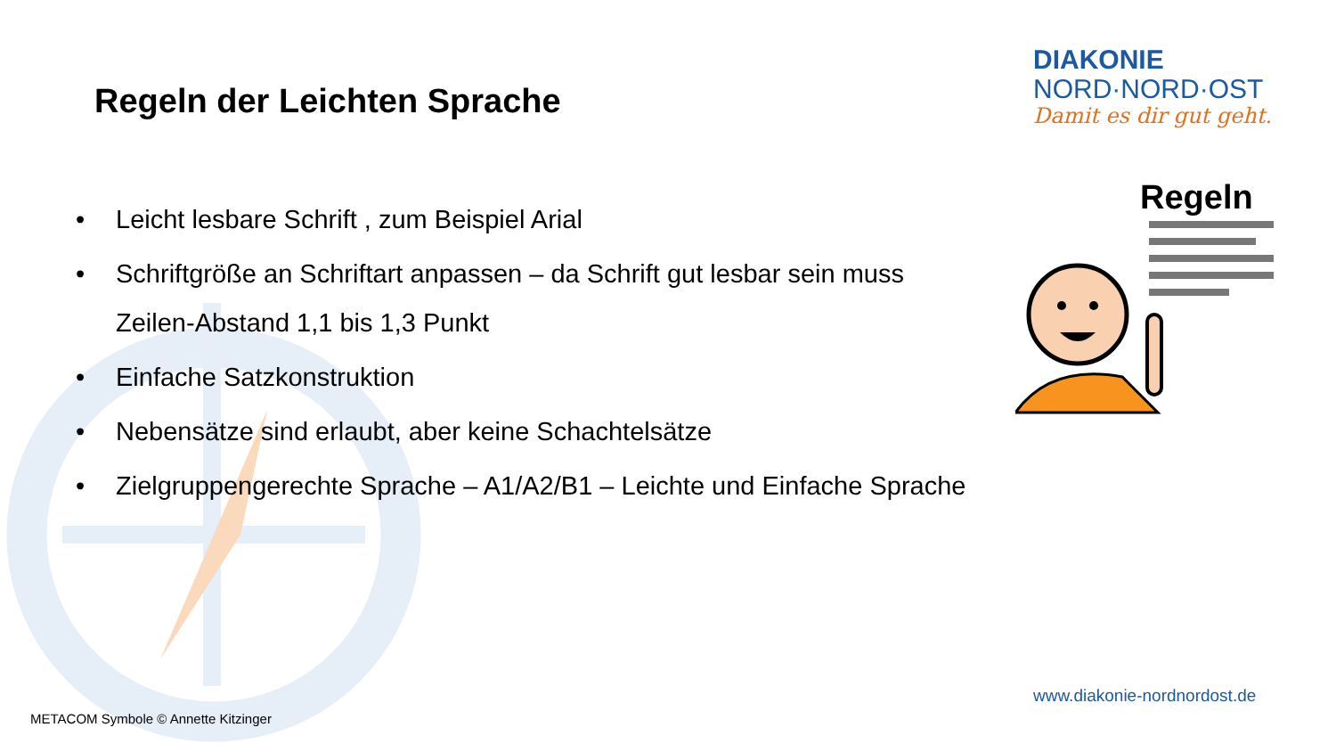Regeln der Leichten Sprache
DIAKONIE
NORD·NORD·OST
Damit es dir gut geht.
• Leicht lesbare Schrift , zum Beispiel Arial
• Schriftgröße an Schriftart anpassen – da Schrift gut lesbar sein muss
Zeilen-Abstand 1,1 bis 1,3 Punkt
• Einfache Satzkonstruktion
• Nebensätze sind erlaubt, aber keine Schachtelsätze
• Zielgruppengerechte Sprache – A1/A2/B1 – Leichte und Einfache Sprache
Regeln
www.diakonie-nordnordost.de
METACOM Symbole © Annette Kitzinger